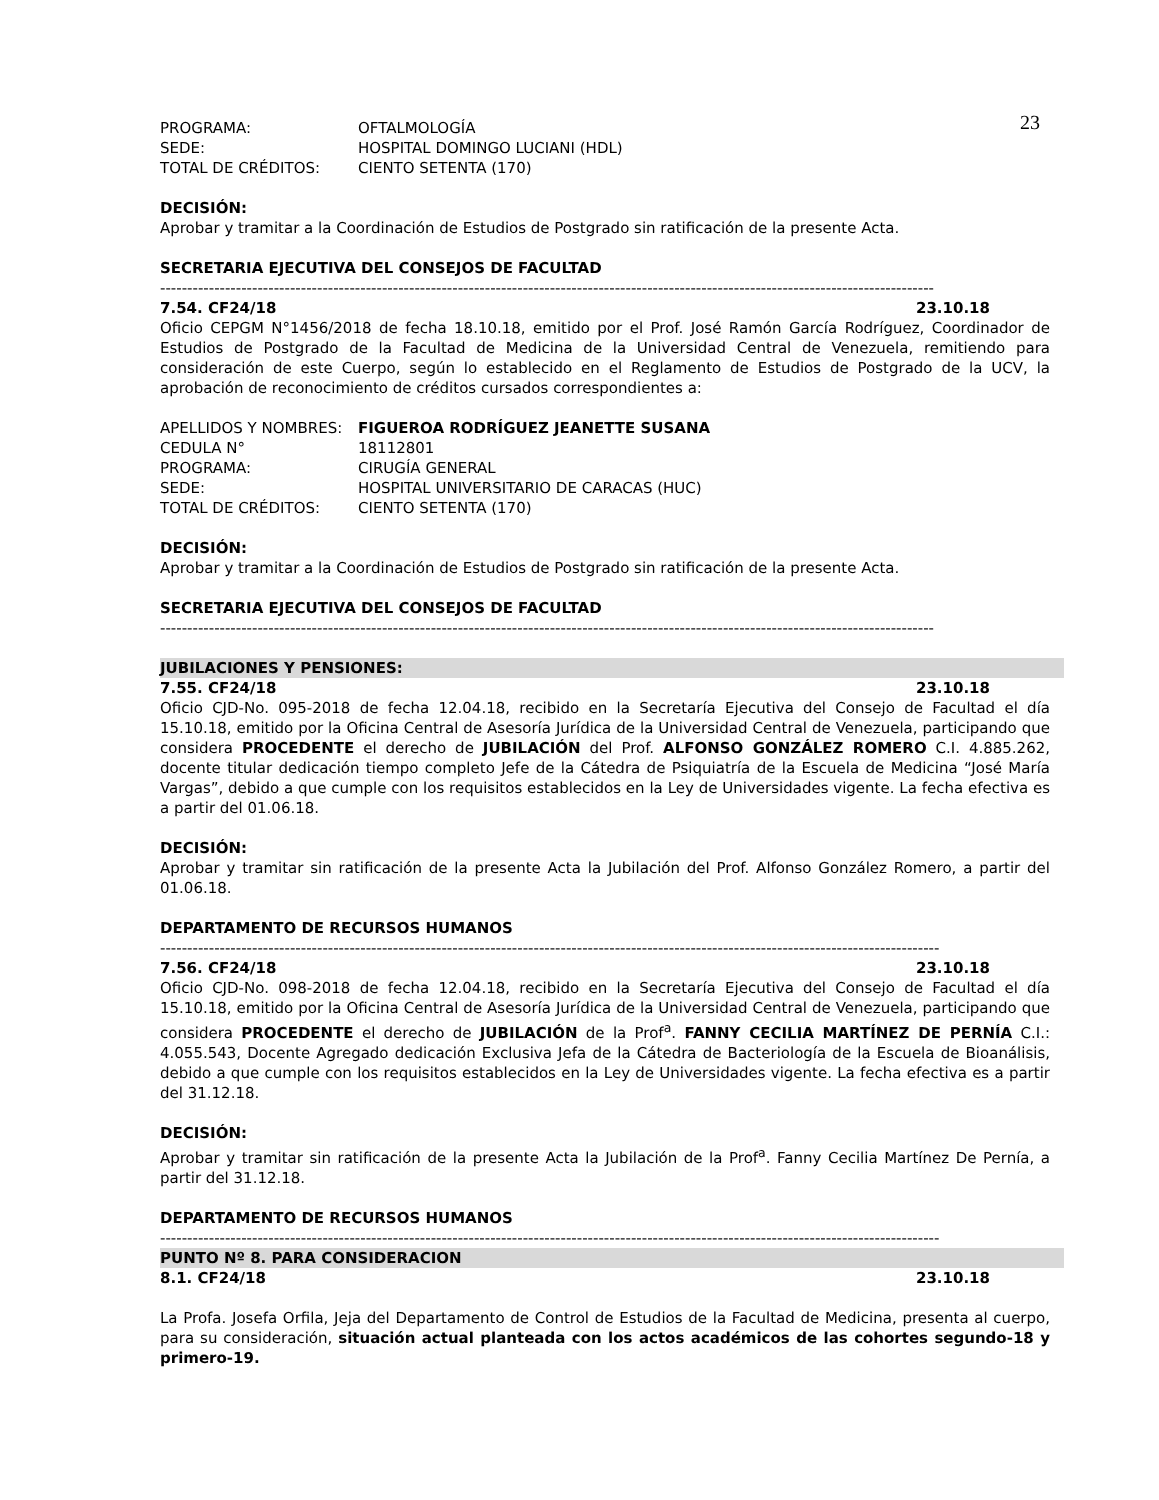23
PROGRAMA: OFTALMOLOGÍA
SEDE: HOSPITAL DOMINGO LUCIANI (HDL)
TOTAL DE CRÉDITOS: CIENTO SETENTA (170)
DECISIÓN:
Aprobar y tramitar a la Coordinación de Estudios de Postgrado sin ratificación de la presente Acta.
SECRETARIA EJECUTIVA DEL CONSEJOS DE FACULTAD
-----------------------------------------------------------------------------------------------------------------------------------------------
7.54. CF24/18 23.10.18
Oficio CEPGM N°1456/2018 de fecha 18.10.18, emitido por el Prof. José Ramón García Rodríguez, Coordinador de Estudios de Postgrado de la Facultad de Medicina de la Universidad Central de Venezuela, remitiendo para consideración de este Cuerpo, según lo establecido en el Reglamento de Estudios de Postgrado de la UCV, la aprobación de reconocimiento de créditos cursados correspondientes a:
APELLIDOS Y NOMBRES: FIGUEROA RODRÍGUEZ JEANETTE SUSANA
CEDULA N° 18112801
PROGRAMA: CIRUGÍA GENERAL
SEDE: HOSPITAL UNIVERSITARIO DE CARACAS (HUC)
TOTAL DE CRÉDITOS: CIENTO SETENTA (170)
DECISIÓN:
Aprobar y tramitar a la Coordinación de Estudios de Postgrado sin ratificación de la presente Acta.
SECRETARIA EJECUTIVA DEL CONSEJOS DE FACULTAD
-----------------------------------------------------------------------------------------------------------------------------------------------
JUBILACIONES Y PENSIONES:
7.55. CF24/18 23.10.18
Oficio CJD-No. 095-2018 de fecha 12.04.18, recibido en la Secretaría Ejecutiva del Consejo de Facultad el día 15.10.18, emitido por la Oficina Central de Asesoría Jurídica de la Universidad Central de Venezuela, participando que considera PROCEDENTE el derecho de JUBILACIÓN del Prof. ALFONSO GONZÁLEZ ROMERO C.I. 4.885.262, docente titular dedicación tiempo completo Jefe de la Cátedra de Psiquiatría de la Escuela de Medicina “José María Vargas”, debido a que cumple con los requisitos establecidos en la Ley de Universidades vigente. La fecha efectiva es a partir del 01.06.18.
DECISIÓN:
Aprobar y tramitar sin ratificación de la presente Acta la Jubilación del Prof. Alfonso González Romero, a partir del 01.06.18.
DEPARTAMENTO DE RECURSOS HUMANOS
------------------------------------------------------------------------------------------------------------------------------------------------
7.56. CF24/18 23.10.18
Oficio CJD-No. 098-2018 de fecha 12.04.18, recibido en la Secretaría Ejecutiva del Consejo de Facultad el día 15.10.18, emitido por la Oficina Central de Asesoría Jurídica de la Universidad Central de Venezuela, participando que considera PROCEDENTE el derecho de JUBILACIÓN de la Prof<sup>a</sup>. FANNY CECILIA MARTÍNEZ DE PERNÍA C.I.: 4.055.543, Docente Agregado dedicación Exclusiva Jefa de la Cátedra de Bacteriología de la Escuela de Bioanálisis, debido a que cumple con los requisitos establecidos en la Ley de Universidades vigente. La fecha efectiva es a partir del 31.12.18.
DECISIÓN:
Aprobar y tramitar sin ratificación de la presente Acta la Jubilación de la Prof<sup>a</sup>. Fanny Cecilia Martínez De Pernía, a partir del 31.12.18.
DEPARTAMENTO DE RECURSOS HUMANOS
------------------------------------------------------------------------------------------------------------------------------------------------
PUNTO Nº 8. PARA CONSIDERACION
8.1. CF24/18 23.10.18
La Profa. Josefa Orfila, Jeja del Departamento de Control de Estudios de la Facultad de Medicina, presenta al cuerpo, para su consideración, situación actual planteada con los actos académicos de las cohortes segundo-18 y primero-19.